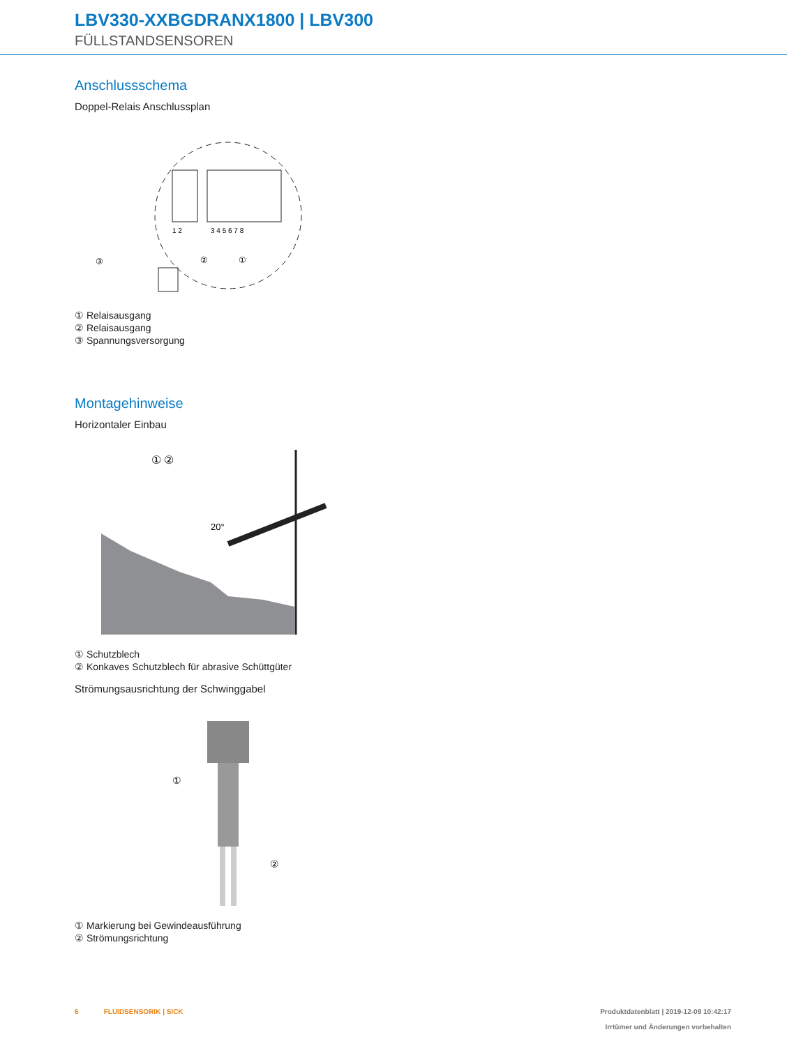LBV330-XXBGDRANX1800 | LBV300
FÜLLSTANDSENSOREN
Anschlussschema
Doppel-Relais Anschlussplan
1 2
3 4 5 6 7 8
③
②
①
① Relaisausgang
② Relaisausgang
③ Spannungsversorgung
Montagehinweise
Horizontaler Einbau
① ②
20°
① Schutzblech
② Konkaves Schutzblech für abrasive Schüttgüter
Strömungsausrichtung der Schwinggabel
①
②
① Markierung bei Gewindeausführung
② Strömungsrichtung
6 FLUIDSENSORIK | SICK Produktdatenblatt | 2019-12-09 10:42:17
Irrtümer und Änderungen vorbehalten